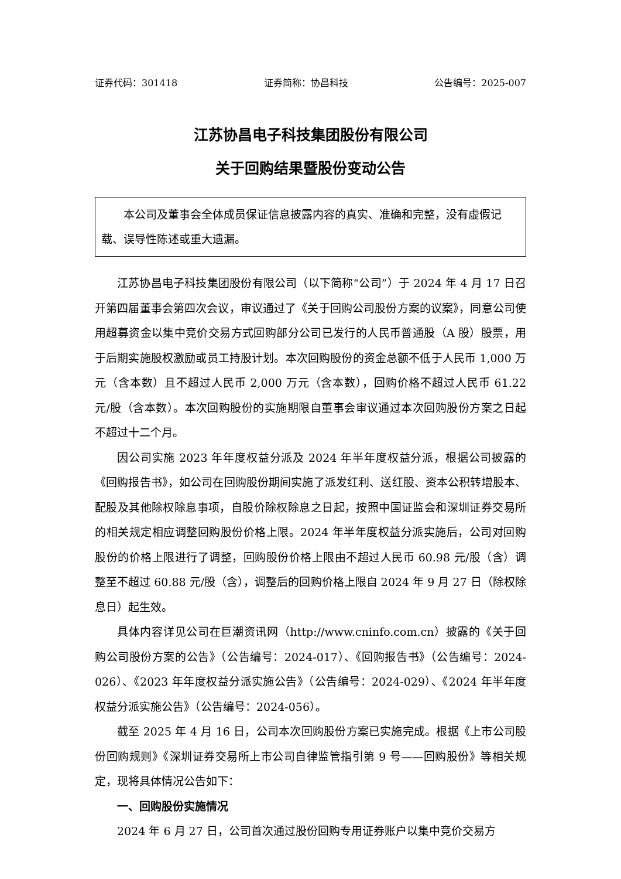证券代码：301418 证券简称：协昌科技 公告编号：2025-007
江苏协昌电子科技集团股份有限公司
关于回购结果暨股份变动公告
本公司及董事会全体成员保证信息披露内容的真实、准确和完整，没有虚假记载、误导性陈述或重大遗漏。
江苏协昌电子科技集团股份有限公司（以下简称“公司”）于 2024 年 4 月 17 日召开第四届董事会第四次会议，审议通过了《关于回购公司股份方案的议案》，同意公司使用超募资金以集中竞价交易方式回购部分公司已发行的人民币普通股（A 股）股票，用于后期实施股权激励或员工持股计划。本次回购股份的资金总额不低于人民币 1,000 万元（含本数）且不超过人民币 2,000 万元（含本数），回购价格不超过人民币 61.22 元/股（含本数）。本次回购股份的实施期限自董事会审议通过本次回购股份方案之日起不超过十二个月。
因公司实施 2023 年年度权益分派及 2024 年半年度权益分派，根据公司披露的《回购报告书》，如公司在回购股份期间实施了派发红利、送红股、资本公积转增股本、配股及其他除权除息事项，自股价除权除息之日起，按照中国证监会和深圳证券交易所的相关规定相应调整回购股份价格上限。2024 年半年度权益分派实施后，公司对回购股份的价格上限进行了调整，回购股份价格上限由不超过人民币 60.98 元/股（含）调整至不超过 60.88 元/股（含），调整后的回购价格上限自 2024 年 9 月 27 日（除权除息日）起生效。
具体内容详见公司在巨潮资讯网（http://www.cninfo.com.cn）披露的《关于回购公司股份方案的公告》（公告编号：2024-017）、《回购报告书》（公告编号：2024-026）、《2023 年年度权益分派实施公告》（公告编号：2024-029）、《2024 年半年度权益分派实施公告》（公告编号：2024-056）。
截至 2025 年 4 月 16 日，公司本次回购股份方案已实施完成。根据《上市公司股份回购规则》《深圳证券交易所上市公司自律监管指引第 9 号——回购股份》等相关规定，现将具体情况公告如下：
一、回购股份实施情况
2024 年 6 月 27 日，公司首次通过股份回购专用证券账户以集中竞价交易方